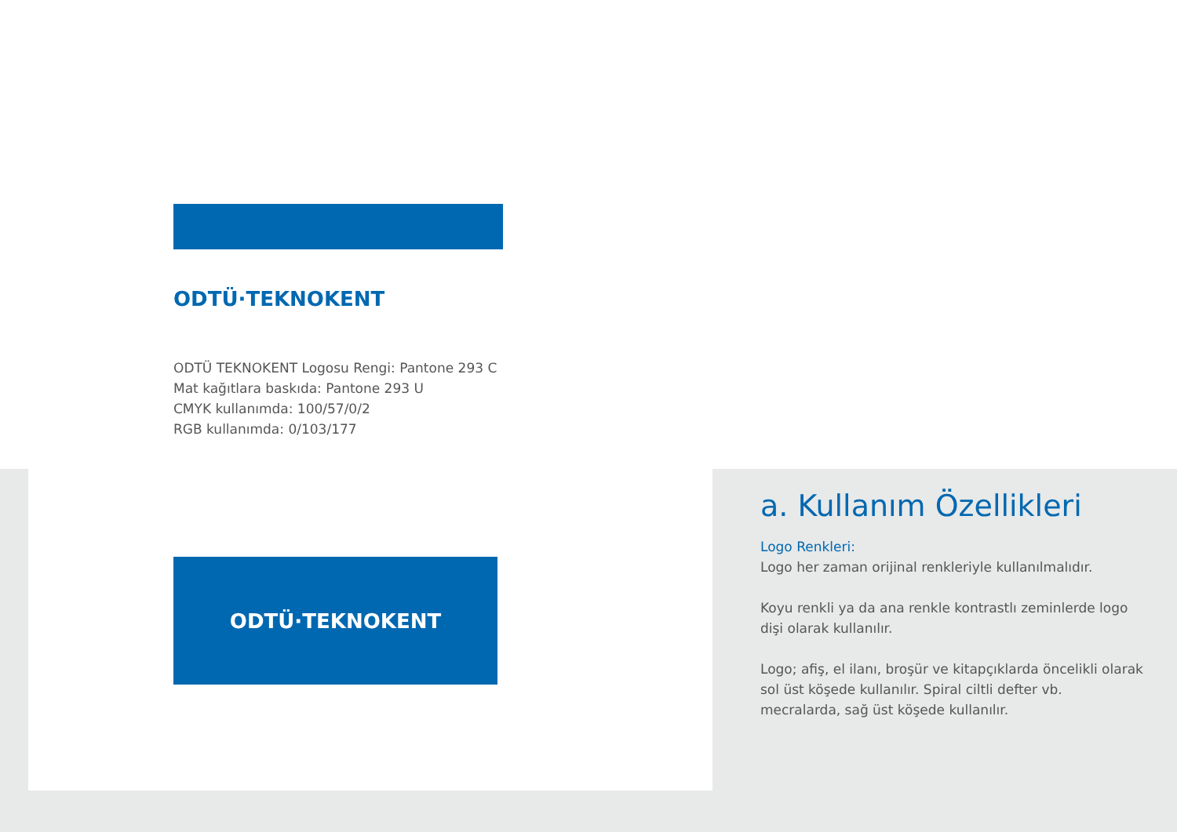ODTÜ·TEKNOKENT
ODTÜ TEKNOKENT Logosu Rengi: Pantone 293 C
Mat kağıtlara baskıda: Pantone 293 U
CMYK kullanımda: 100/57/0/2
RGB kullanımda: 0/103/177
ODTÜ·TEKNOKENT
a. Kullanım Özellikleri
Logo Renkleri:
Logo her zaman orijinal renkleriyle kullanılmalıdır.
Koyu renkli ya da ana renkle kontrastlı zeminlerde logo dişi olarak kullanılır.
Logo; afiş, el ilanı, broşür ve kitapçıklarda öncelikli olarak sol üst köşede kullanılır. Spiral ciltli defter vb. mecralarda, sağ üst köşede kullanılır.